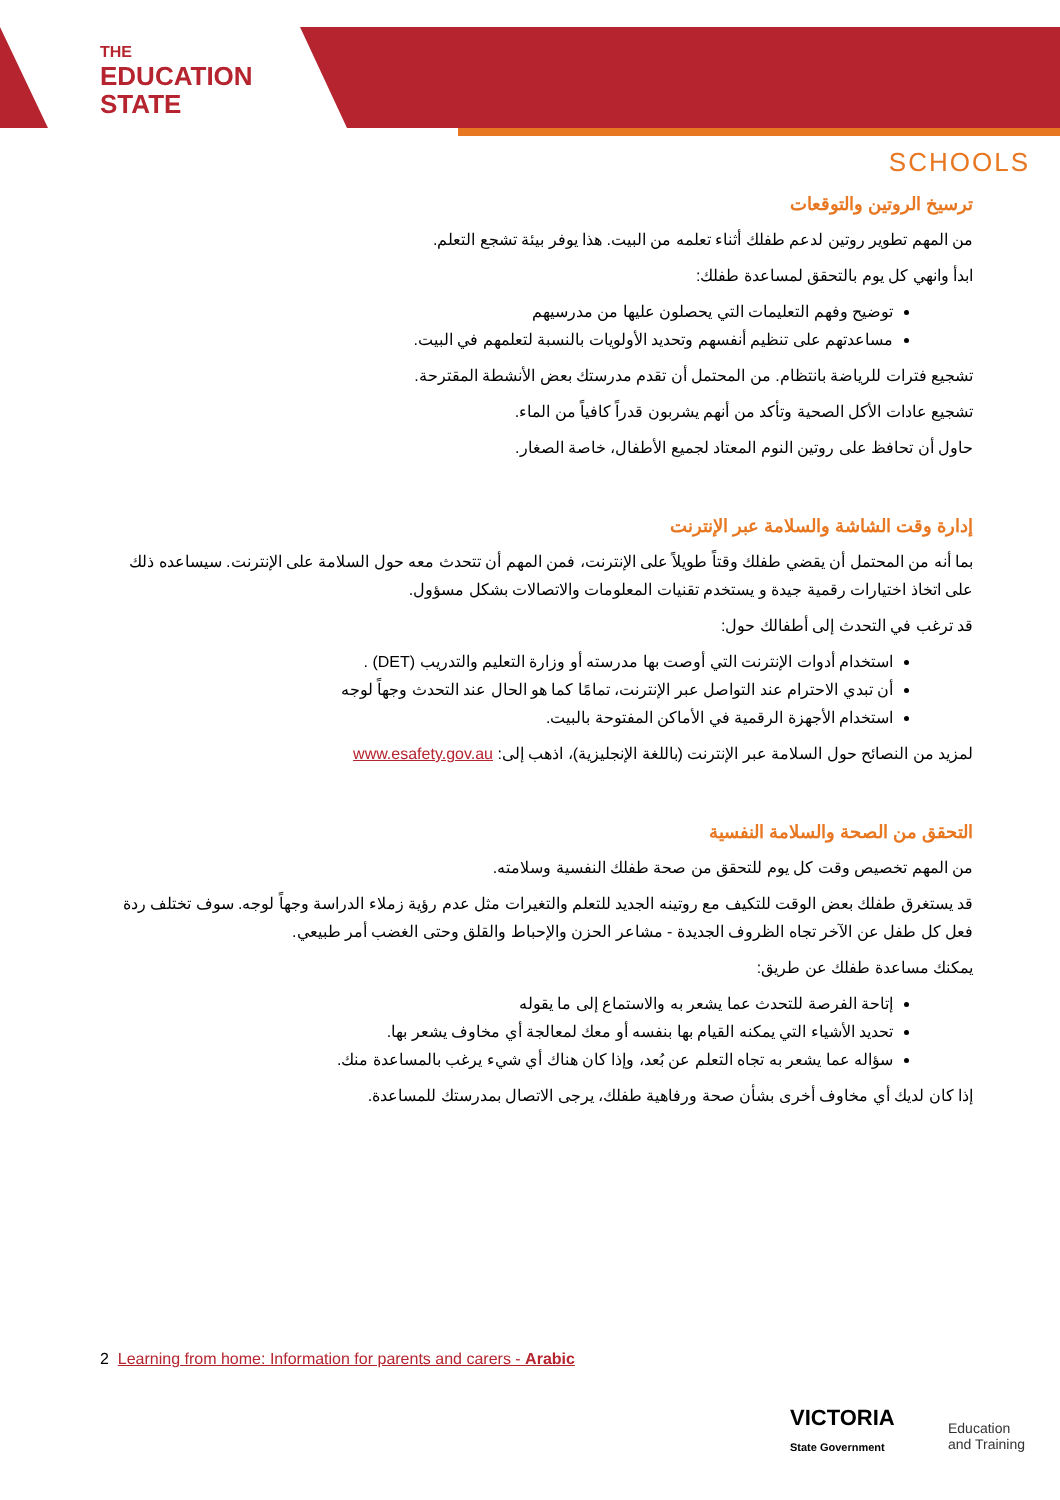THE
EDUCATION
STATE
SCHOOLS
ترسيخ الروتين والتوقعات
من المهم تطوير روتين لدعم طفلك أثناء تعلمه من البيت. هذا يوفر بيئة تشجع التعلم.
ابدأ وانهي كل يوم بالتحقق لمساعدة طفلك:
توضيح وفهم التعليمات التي يحصلون عليها من مدرسيهم
مساعدتهم على تنظيم أنفسهم وتحديد الأولويات بالنسبة لتعلمهم في البيت.
تشجيع فترات للرياضة بانتظام. من المحتمل أن تقدم مدرستك بعض الأنشطة المقترحة.
تشجيع عادات الأكل الصحية وتأكد من أنهم يشربون قدراً كافياً من الماء.
حاول أن تحافظ على روتين النوم المعتاد لجميع الأطفال، خاصة الصغار.
إدارة وقت الشاشة والسلامة عبر الإنترنت
بما أنه من المحتمل أن يقضي طفلك وقتاً طويلاً على الإنترنت، فمن المهم أن تتحدث معه حول السلامة على الإنترنت. سيساعده ذلك على اتخاذ اختيارات رقمية جيدة و يستخدم تقنيات المعلومات والاتصالات بشكل مسؤول.
قد ترغب في التحدث إلى أطفالك حول:
استخدام أدوات الإنترنت التي أوصت بها مدرسته أو وزارة التعليم والتدريب (DET) .
أن تبدي الاحترام عند التواصل عبر الإنترنت، تمامًا كما هو الحال عند التحدث وجهاً لوجه
استخدام الأجهزة الرقمية في الأماكن المفتوحة بالبيت.
لمزيد من النصائح حول السلامة عبر الإنترنت (باللغة الإنجليزية)، اذهب إلى: www.esafety.gov.au
التحقق من الصحة والسلامة النفسية
من المهم تخصيص وقت كل يوم للتحقق من صحة طفلك النفسية وسلامته.
قد يستغرق طفلك بعض الوقت للتكيف مع روتينه الجديد للتعلم والتغيرات مثل عدم رؤية زملاء الدراسة وجهاً لوجه. سوف تختلف ردة فعل كل طفل عن الآخر تجاه الظروف الجديدة - مشاعر الحزن والإحباط والقلق وحتى الغضب أمر طبيعي.
يمكنك مساعدة طفلك عن طريق:
إتاحة الفرصة للتحدث عما يشعر به والاستماع إلى ما يقوله
تحديد الأشياء التي يمكنه القيام بها بنفسه أو معك لمعالجة أي مخاوف يشعر بها.
سؤاله عما يشعر به تجاه التعلم عن بُعد، وإذا كان هناك أي شيء يرغب بالمساعدة منك.
إذا كان لديك أي مخاوف أخرى بشأن صحة ورفاهية طفلك، يرجى الاتصال بمدرستك للمساعدة.
2 Learning from home: Information for parents and carers - Arabic
VICTORIA
State Government
Education
and Training